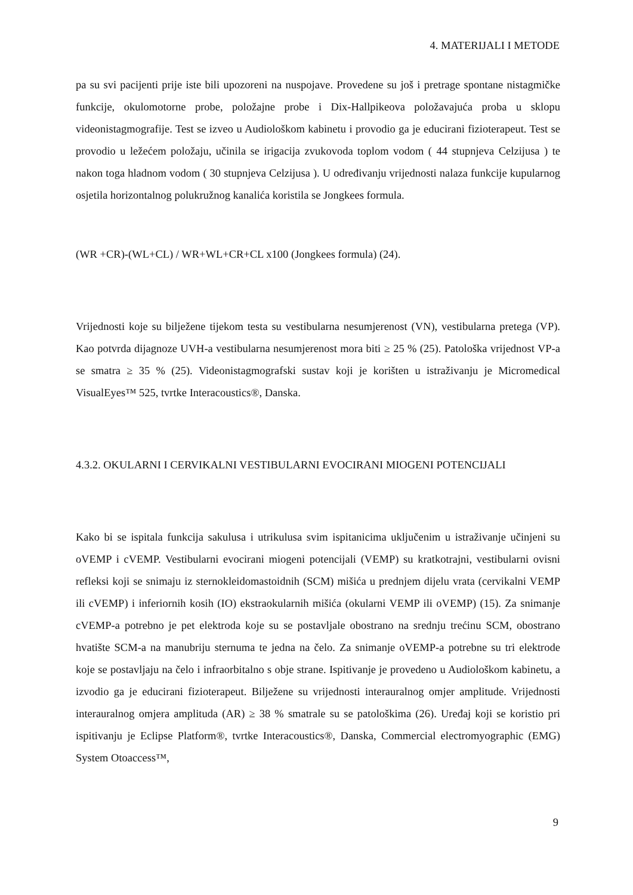4. MATERIJALI I METODE
pa su svi pacijenti prije iste bili upozoreni na nuspojave. Provedene su još i pretrage spontane nistagmičke funkcije, okulomotorne probe, položajne probe i Dix-Hallpikeova položavajuća proba u sklopu videonistagmografije. Test se izveo u Audiološkom kabinetu i provodio ga je educirani fizioterapeut. Test se provodio u ležećem položaju, učinila se irigacija zvukovoda toplom vodom ( 44 stupnjeva Celzijusa ) te nakon toga hladnom vodom ( 30 stupnjeva Celzijusa ). U određivanju vrijednosti nalaza funkcije kupularnog osjetila horizontalnog polukružnog kanalića koristila se Jongkees formula.
(WR +CR)-(WL+CL) / WR+WL+CR+CL x100 (Jongkees formula) (24).
Vrijednosti koje su bilježene tijekom testa su vestibularna nesumjerenost (VN), vestibularna pretega (VP). Kao potvrda dijagnoze UVH-a vestibularna nesumjerenost mora biti ≥ 25 % (25). Patološka vrijednost VP-a se smatra ≥ 35 % (25). Videonistagmografski sustav koji je korišten u istraživanju je Micromedical VisualEyes™ 525, tvrtke Interacoustics®, Danska.
4.3.2. OKULARNI I CERVIKALNI VESTIBULARNI EVOCIRANI MIOGENI POTENCIJALI
Kako bi se ispitala funkcija sakulusa i utrikulusa svim ispitanicima uključenim u istraživanje učinjeni su oVEMP i cVEMP. Vestibularni evocirani miogeni potencijali (VEMP) su kratkotrajni, vestibularni ovisni refleksi koji se snimaju iz sternokleidomastoidnih (SCM) mišića u prednjem dijelu vrata (cervikalni VEMP ili cVEMP) i inferiornih kosih (IO) ekstraokularnih mišića (okularni VEMP ili oVEMP) (15). Za snimanje cVEMP-a potrebno je pet elektroda koje su se postavljale obostrano na srednju trećinu SCM, obostrano hvatište SCM-a na manubriju sternuma te jedna na čelo. Za snimanje oVEMP-a potrebne su tri elektrode koje se postavljaju na čelo i infraorbitalno s obje strane. Ispitivanje je provedeno u Audiološkom kabinetu, a izvodio ga je educirani fizioterapeut. Bilježene su vrijednosti interauralnog omjer amplitude. Vrijednosti interauralnog omjera amplituda (AR) ≥ 38 % smatrale su se patološkima (26). Uređaj koji se koristio pri ispitivanju je Eclipse Platform®, tvrtke Interacoustics®, Danska, Commercial electromyographic (EMG) System Otoaccess™,
9